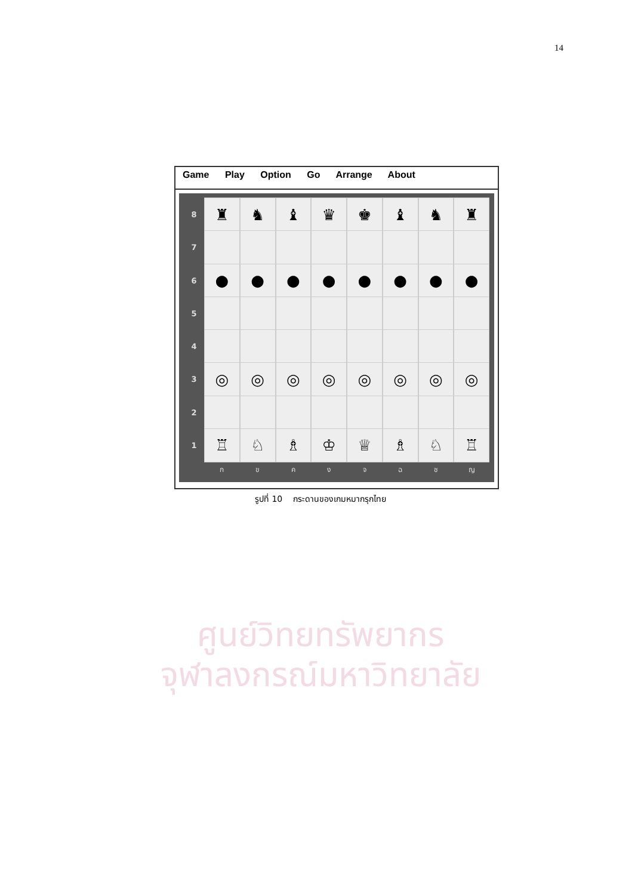14
Game Play Option Go Arrange About
8
♜ ♞ ♝ ♛ ♚ ♝ ♞ ♜
7
6
● ● ● ● ● ● ● ●
5
4
3
◎ ◎ ◎ ◎ ◎ ◎ ◎ ◎
2
1
♖ ♘ ♗ ♔ ♕ ♗ ♘ ♖
ก ข ค ง จ ฉ ช ญ
รูปที่ 10 กระดานของเกมหมากรุกไทย
ศูนย์วิทยทรัพยากร
จุฬาลงกรณ์มหาวิทยาลัย